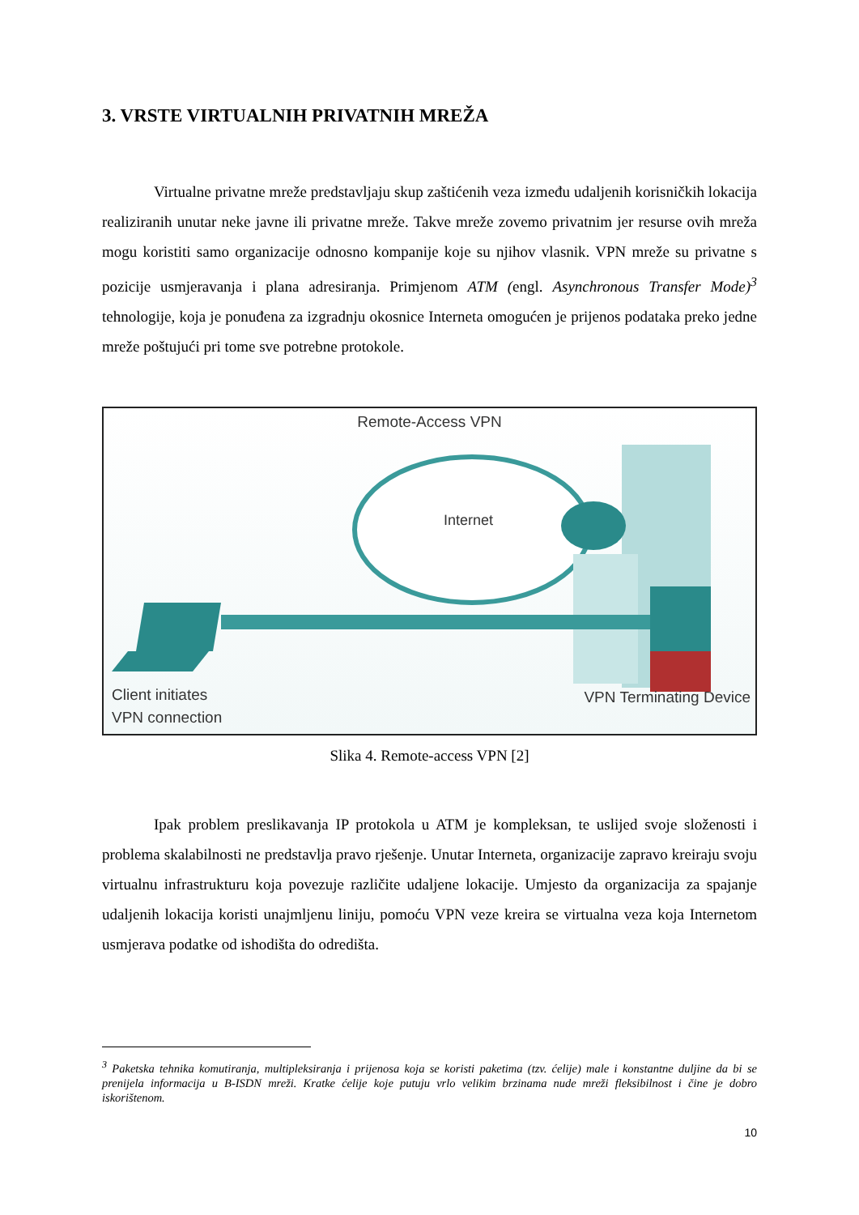3. VRSTE VIRTUALNIH PRIVATNIH MREŽA
Virtualne privatne mreže predstavljaju skup zaštićenih veza između udaljenih korisničkih lokacija realiziranih unutar neke javne ili privatne mreže. Takve mreže zovemo privatnim jer resurse ovih mreža mogu koristiti samo organizacije odnosno kompanije koje su njihov vlasnik. VPN mreže su privatne s pozicije usmjeravanja i plana adresiranja. Primjenom ATM (engl. Asynchronous Transfer Mode)<sup>3</sup> tehnologije, koja je ponuđena za izgradnju okosnice Interneta omogućen je prijenos podataka preko jedne mreže poštujući pri tome sve potrebne protokole.
Remote-Access VPN
Internet
Client initiates
VPN connection
VPN Terminating Device
Slika 4. Remote-access VPN [2]
Ipak problem preslikavanja IP protokola u ATM je kompleksan, te uslijed svoje složenosti i problema skalabilnosti ne predstavlja pravo rješenje. Unutar Interneta, organizacije zapravo kreiraju svoju virtualnu infrastrukturu koja povezuje različite udaljene lokacije. Umjesto da organizacija za spajanje udaljenih lokacija koristi unajmljenu liniju, pomoću VPN veze kreira se virtualna veza koja Internetom usmjerava podatke od ishodišta do odredišta.
<sup>3</sup> Paketska tehnika komutiranja, multipleksiranja i prijenosa koja se koristi paketima (tzv. ćelije) male i konstantne duljine da bi se prenijela informacija u B-ISDN mreži. Kratke ćelije koje putuju vrlo velikim brzinama nude mreži fleksibilnost i čine je dobro iskorištenom.
10